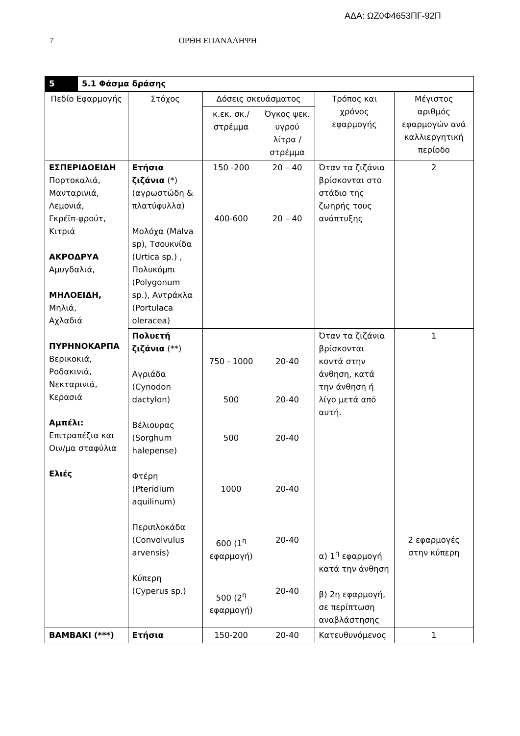ΑΔΑ: ΩΖ0Φ4653ΠΓ-92Π
7 ΟΡΘΗ ΕΠΑΝΑΛΗΨΗ
| 5 | 5.1 Φάσμα δράσης | | | | | |
| Πεδίο Εφαρμογής | | Στόχος | Δόσεις σκευάσματος | | Τρόπος και χρόνος εφαρμογής | Μέγιστος αριθμός εφαρμογών ανά καλλιεργητική περίοδο |
| | | | κ.εκ. σκ./ στρέμμα | Όγκος ψεκ. υγρού λίτρα / στρέμμα | | |
| ΕΣΠΕΡΙΔΟΕΙΔΗ Πορτοκαλιά, Μανταρινιά, Λεμονιά, Γκρέϊπ-φρούτ, Κιτριά ΑΚΡΟΔΡΥΑ Αμυγδαλιά, ΜΗΛΟΕΙΔΗ, Μηλιά, Αχλαδιά ΠΥΡΗΝΟΚΑΡΠΑ Βερικοκιά, Ροδακινιά, Νεκταρινιά, Κερασιά Αμπέλι: Επιτραπέζια και Οιν/μα σταφύλια Ελιές | | Ετήσια ζιζάνια (*) (αγρωστώδη & πλατύφυλλα) Μολόχα (Malva sp), Τσουκνίδα (Urtica sp.) , Πολυκόμπι (Polygonum sp.), Αντράκλα (Portulaca oleracea) | 150 -200 400-600 | 20 – 40 20 – 40 | Όταν τα ζιζάνια βρίσκονται στο στάδιο της ζωηρής τους ανάπτυξης | 2 |
| | | Πολυετή ζιζάνια (**) Αγριάδα (Cynodon dactylon) Βέλιουρας (Sorghum halepense) Φτέρη (Pteridium aquilinum) Περιπλοκάδα (Convolvulus arvensis) Κύπερη (Cyperus sp.) | 750 - 1000 500 500 1000 600 (1<sup>η</sup> εφαρμογή) 500 (2<sup>η</sup> εφαρμογή) | 20-40 20-40 20-40 20-40 20-40 20-40 | Όταν τα ζιζάνια βρίσκονται κοντά στην άνθηση, κατά την άνθηση ή λίγο μετά από αυτή. α) 1<sup>η</sup> εφαρμογή κατά την άνθηση β) 2η εφαρμογή, σε περίπτωση αναβλάστησης | 1 2 εφαρμογές στην κύπερη |
| ΒΑΜΒΑΚΙ (***) | | Ετήσια | 150-200 | 20-40 | Κατευθυνόμενος | 1 |